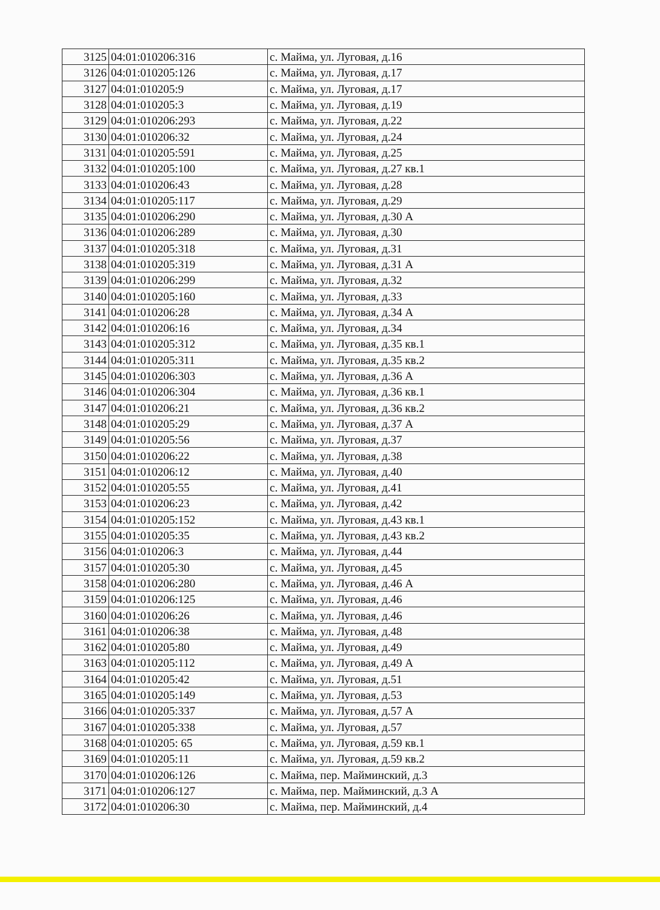| 3125 | 04:01:010206:316 | с. Майма, ул. Луговая, д.16 |
| 3126 | 04:01:010205:126 | с. Майма, ул. Луговая, д.17 |
| 3127 | 04:01:010205:9 | с. Майма, ул. Луговая, д.17 |
| 3128 | 04:01:010205:3 | с. Майма, ул. Луговая, д.19 |
| 3129 | 04:01:010206:293 | с. Майма, ул. Луговая, д.22 |
| 3130 | 04:01:010206:32 | с. Майма, ул. Луговая, д.24 |
| 3131 | 04:01:010205:591 | с. Майма, ул. Луговая, д.25 |
| 3132 | 04:01:010205:100 | с. Майма, ул. Луговая, д.27 кв.1 |
| 3133 | 04:01:010206:43 | с. Майма, ул. Луговая, д.28 |
| 3134 | 04:01:010205:117 | с. Майма, ул. Луговая, д.29 |
| 3135 | 04:01:010206:290 | с. Майма, ул. Луговая, д.30 А |
| 3136 | 04:01:010206:289 | с. Майма, ул. Луговая, д.30 |
| 3137 | 04:01:010205:318 | с. Майма, ул. Луговая, д.31 |
| 3138 | 04:01:010205:319 | с. Майма, ул. Луговая, д.31 А |
| 3139 | 04:01:010206:299 | с. Майма, ул. Луговая, д.32 |
| 3140 | 04:01:010205:160 | с. Майма, ул. Луговая, д.33 |
| 3141 | 04:01:010206:28 | с. Майма, ул. Луговая, д.34 А |
| 3142 | 04:01:010206:16 | с. Майма, ул. Луговая, д.34 |
| 3143 | 04:01:010205:312 | с. Майма, ул. Луговая, д.35 кв.1 |
| 3144 | 04:01:010205:311 | с. Майма, ул. Луговая, д.35 кв.2 |
| 3145 | 04:01:010206:303 | с. Майма, ул. Луговая, д.36 А |
| 3146 | 04:01:010206:304 | с. Майма, ул. Луговая, д.36 кв.1 |
| 3147 | 04:01:010206:21 | с. Майма, ул. Луговая, д.36 кв.2 |
| 3148 | 04:01:010205:29 | с. Майма, ул. Луговая, д.37 А |
| 3149 | 04:01:010205:56 | с. Майма, ул. Луговая, д.37 |
| 3150 | 04:01:010206:22 | с. Майма, ул. Луговая, д.38 |
| 3151 | 04:01:010206:12 | с. Майма, ул. Луговая, д.40 |
| 3152 | 04:01:010205:55 | с. Майма, ул. Луговая, д.41 |
| 3153 | 04:01:010206:23 | с. Майма, ул. Луговая, д.42 |
| 3154 | 04:01:010205:152 | с. Майма, ул. Луговая, д.43 кв.1 |
| 3155 | 04:01:010205:35 | с. Майма, ул. Луговая, д.43 кв.2 |
| 3156 | 04:01:010206:3 | с. Майма, ул. Луговая, д.44 |
| 3157 | 04:01:010205:30 | с. Майма, ул. Луговая, д.45 |
| 3158 | 04:01:010206:280 | с. Майма, ул. Луговая, д.46 А |
| 3159 | 04:01:010206:125 | с. Майма, ул. Луговая, д.46 |
| 3160 | 04:01:010206:26 | с. Майма, ул. Луговая, д.46 |
| 3161 | 04:01:010206:38 | с. Майма, ул. Луговая, д.48 |
| 3162 | 04:01:010205:80 | с. Майма, ул. Луговая, д.49 |
| 3163 | 04:01:010205:112 | с. Майма, ул. Луговая, д.49 А |
| 3164 | 04:01:010205:42 | с. Майма, ул. Луговая, д.51 |
| 3165 | 04:01:010205:149 | с. Майма, ул. Луговая, д.53 |
| 3166 | 04:01:010205:337 | с. Майма, ул. Луговая, д.57 А |
| 3167 | 04:01:010205:338 | с. Майма, ул. Луговая, д.57 |
| 3168 | 04:01:010205: 65 | с. Майма, ул. Луговая, д.59 кв.1 |
| 3169 | 04:01:010205:11 | с. Майма, ул. Луговая, д.59 кв.2 |
| 3170 | 04:01:010206:126 | с. Майма, пер. Майминский, д.3 |
| 3171 | 04:01:010206:127 | с. Майма, пер. Майминский, д.3 А |
| 3172 | 04:01:010206:30 | с. Майма, пер. Майминский, д.4 |